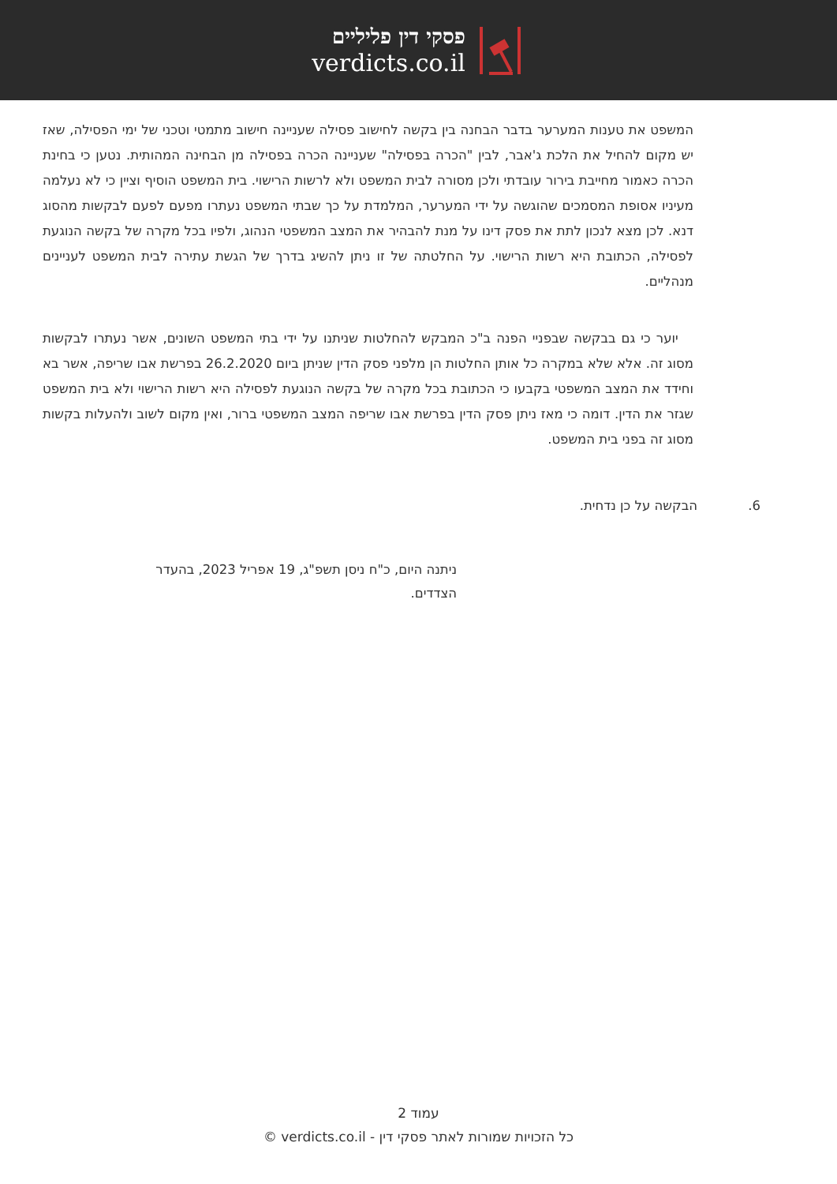פסקי דין פליליים
verdicts.co.il
המשפט את טענות המערער בדבר הבחנה בין בקשה לחישוב פסילה שעניינה חישוב מתמטי וטכני של ימי הפסילה, שאז יש מקום להחיל את הלכת ג'אבר, לבין "הכרה בפסילה" שעניינה הכרה בפסילה מן הבחינה המהותית. נטען כי בחינת הכרה כאמור מחייבת בירור עובדתי ולכן מסורה לבית המשפט ולא לרשות הרישוי. בית המשפט הוסיף וציין כי לא נעלמה מעיניו אסופת המסמכים שהוגשה על ידי המערער, המלמדת על כך שבתי המשפט נעתרו מפעם לפעם לבקשות מהסוג דנא. לכן מצא לנכון לתת את פסק דינו על מנת להבהיר את המצב המשפטי הנהוג, ולפיו בכל מקרה של בקשה הנוגעת לפסילה, הכתובת היא רשות הרישוי. על החלטתה של זו ניתן להשיג בדרך של הגשת עתירה לבית המשפט לעניינים מנהליים.
יוער כי גם בבקשה שבפניי הפנה ב"כ המבקש להחלטות שניתנו על ידי בתי המשפט השונים, אשר נעתרו לבקשות מסוג זה. אלא שלא במקרה כל אותן החלטות הן מלפני פסק הדין שניתן ביום 26.2.2020 בפרשת אבו שריפה, אשר בא וחידד את המצב המשפטי בקבעו כי הכתובת בכל מקרה של בקשה הנוגעת לפסילה היא רשות הרישוי ולא בית המשפט שגזר את הדין. דומה כי מאז ניתן פסק הדין בפרשת אבו שריפה המצב המשפטי ברור, ואין מקום לשוב ולהעלות בקשות מסוג זה בפני בית המשפט.
6. הבקשה על כן נדחית.
ניתנה היום, כ"ח ניסן תשפ"ג, 19 אפריל 2023, בהעדר הצדדים.
עמוד 2
כל הזכויות שמורות לאתר פסקי דין - verdicts.co.il ©